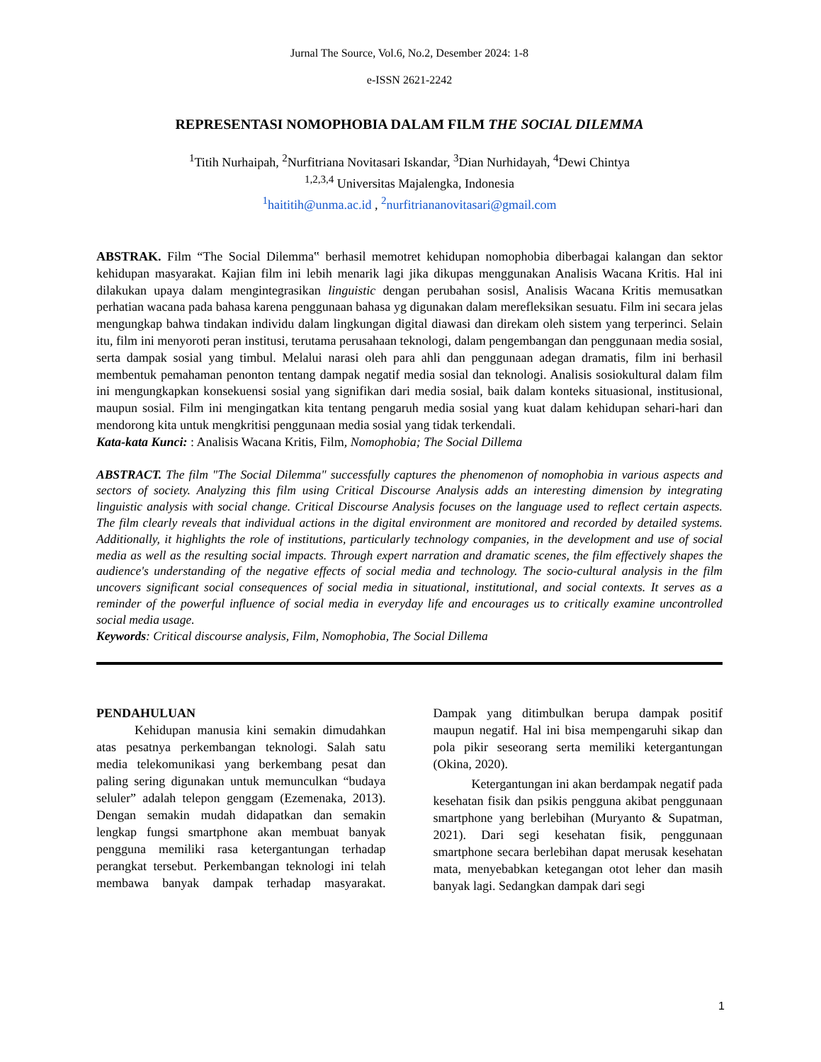Jurnal The Source, Vol.6, No.2, Desember 2024: 1-8
e-ISSN 2621-2242
REPRESENTASI NOMOPHOBIA DALAM FILM THE SOCIAL DILEMMA
<sup>1</sup> Titih Nurhaipah, <sup>2</sup>Nurfitriana Novitasari Iskandar, <sup>3</sup>Dian Nurhidayah, <sup>4</sup>Dewi Chintya
<sup>1,2,3,4</sup> Universitas Majalengka, Indonesia
<sup>1</sup> haititih@unma.ac.id , <sup>2</sup>nurfitriananovitasari@gmail.com
ABSTRAK. Film “The Social Dilemma‟ berhasil memotret kehidupan nomophobia diberbagai kalangan dan sektor kehidupan masyarakat. Kajian film ini lebih menarik lagi jika dikupas menggunakan Analisis Wacana Kritis. Hal ini dilakukan upaya dalam mengintegrasikan linguistic dengan perubahan sosisl, Analisis Wacana Kritis memusatkan perhatian wacana pada bahasa karena penggunaan bahasa yg digunakan dalam merefleksikan sesuatu. Film ini secara jelas mengungkap bahwa tindakan individu dalam lingkungan digital diawasi dan direkam oleh sistem yang terperinci. Selain itu, film ini menyoroti peran institusi, terutama perusahaan teknologi, dalam pengembangan dan penggunaan media sosial, serta dampak sosial yang timbul. Melalui narasi oleh para ahli dan penggunaan adegan dramatis, film ini berhasil membentuk pemahaman penonton tentang dampak negatif media sosial dan teknologi. Analisis sosiokultural dalam film ini mengungkapkan konsekuensi sosial yang signifikan dari media sosial, baik dalam konteks situasional, institusional, maupun sosial. Film ini mengingatkan kita tentang pengaruh media sosial yang kuat dalam kehidupan sehari-hari dan mendorong kita untuk mengkritisi penggunaan media sosial yang tidak terkendali.
Kata-kata Kunci: : Analisis Wacana Kritis, Film, Nomophobia; The Social Dillema
ABSTRACT. The film "The Social Dilemma" successfully captures the phenomenon of nomophobia in various aspects and sectors of society. Analyzing this film using Critical Discourse Analysis adds an interesting dimension by integrating linguistic analysis with social change. Critical Discourse Analysis focuses on the language used to reflect certain aspects. The film clearly reveals that individual actions in the digital environment are monitored and recorded by detailed systems. Additionally, it highlights the role of institutions, particularly technology companies, in the development and use of social media as well as the resulting social impacts. Through expert narration and dramatic scenes, the film effectively shapes the audience's understanding of the negative effects of social media and technology. The socio-cultural analysis in the film uncovers significant social consequences of social media in situational, institutional, and social contexts. It serves as a reminder of the powerful influence of social media in everyday life and encourages us to critically examine uncontrolled social media usage.
Keywords: Critical discourse analysis, Film, Nomophobia, The Social Dillema
PENDAHULUAN
Kehidupan manusia kini semakin dimudahkan atas pesatnya perkembangan teknologi. Salah satu media telekomunikasi yang berkembang pesat dan paling sering digunakan untuk memunculkan “budaya seluler” adalah telepon genggam (Ezemenaka, 2013). Dengan semakin mudah didapatkan dan semakin lengkap fungsi smartphone akan membuat banyak pengguna memiliki rasa ketergantungan terhadap perangkat tersebut. Perkembangan teknologi ini telah membawa banyak dampak terhadap masyarakat. Dampak yang ditimbulkan berupa dampak positif maupun negatif. Hal ini bisa mempengaruhi sikap dan pola pikir seseorang serta memiliki ketergantungan (Okina, 2020).
Ketergantungan ini akan berdampak negatif pada kesehatan fisik dan psikis pengguna akibat penggunaan smartphone yang berlebihan (Muryanto & Supatman, 2021). Dari segi kesehatan fisik, penggunaan smartphone secara berlebihan dapat merusak kesehatan mata, menyebabkan ketegangan otot leher dan masih banyak lagi. Sedangkan dampak dari segi
1